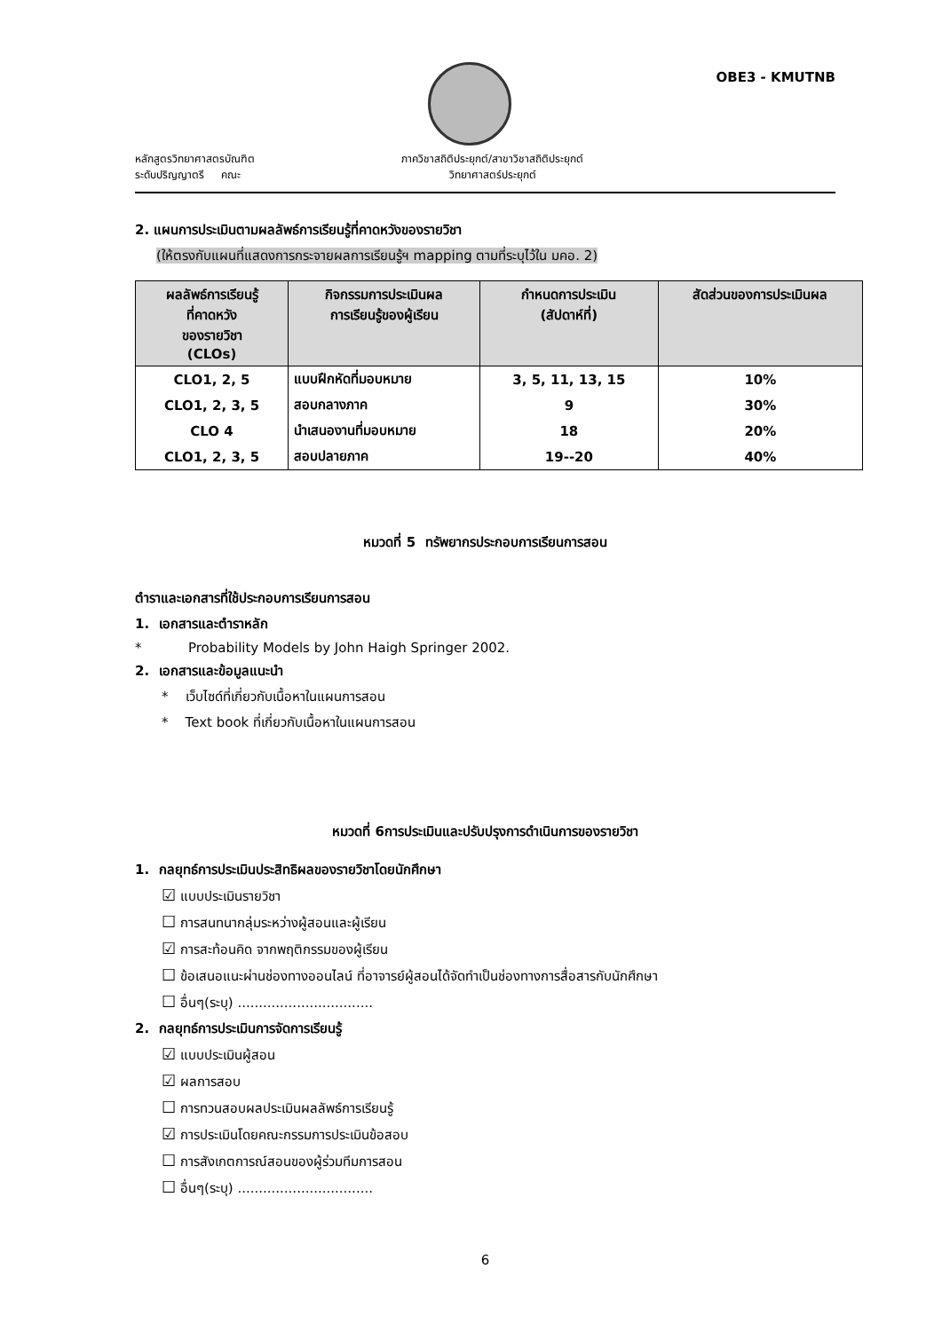OBE3 - KMUTNB
หลักสูตรวิทยาศาสตรบัณฑิต
ระดับปริญญาตรี คณะ
ภาควิชาสถิติประยุกต์/สาขาวิชาสถิติประยุกต์
วิทยาศาสตร์ประยุกต์
2. แผนการประเมินตามผลลัพธ์การเรียนรู้ที่คาดหวังของรายวิชา
(ให้ตรงกับแผนที่แสดงการกระจายผลการเรียนรู้ฯ mapping ตามที่ระบุไว้ใน มคอ. 2)
| ผลลัพธ์การเรียนรู้ ที่คาดหวัง ของรายวิชา (CLOs) | กิจกรรมการประเมินผล การเรียนรู้ของผู้เรียน | กำหนดการประเมิน (สัปดาห์ที่) | สัดส่วนของการประเมินผล |
| --- | --- | --- | --- |
| CLO1, 2, 5 | แบบฝึกหัดที่มอบหมาย | 3, 5, 11, 13, 15 | 10% |
| CLO1, 2, 3, 5 | สอบกลางภาค | 9 | 30% |
| CLO 4 | นำเสนองานที่มอบหมาย | 18 | 20% |
| CLO1, 2, 3, 5 | สอบปลายภาค | 19--20 | 40% |
หมวดที่ 5 ทรัพยากรประกอบการเรียนการสอน
ตำราและเอกสารที่ใช้ประกอบการเรียนการสอน
1. เอกสารและตำราหลัก
* Probability Models by John Haigh Springer 2002.
2. เอกสารและข้อมูลแนะนำ
* เว็บไซด์ที่เกี่ยวกับเนื้อหาในแผนการสอน
* Text book ที่เกี่ยวกับเนื้อหาในแผนการสอน
หมวดที่ 6การประเมินและปรับปรุงการดำเนินการของรายวิชา
1. กลยุทธ์การประเมินประสิทธิผลของรายวิชาโดยนักศึกษา
☑ แบบประเมินรายวิชา
☐ การสนทนากลุ่มระหว่างผู้สอนและผู้เรียน
☑ การสะท้อนคิด จากพฤติกรรมของผู้เรียน
☐ ข้อเสนอแนะผ่านช่องทางออนไลน์ ที่อาจารย์ผู้สอนได้จัดทำเป็นช่องทางการสื่อสารกับนักศึกษา
☐ อื่นๆ(ระบุ) ................................
2. กลยุทธ์การประเมินการจัดการเรียนรู้
☑ แบบประเมินผู้สอน
☑ ผลการสอบ
☐ การทวนสอบผลประเมินผลลัพธ์การเรียนรู้
☑ การประเมินโดยคณะกรรมการประเมินข้อสอบ
☐ การสังเกตการณ์สอนของผู้ร่วมทีมการสอน
☐ อื่นๆ(ระบุ) ................................
6